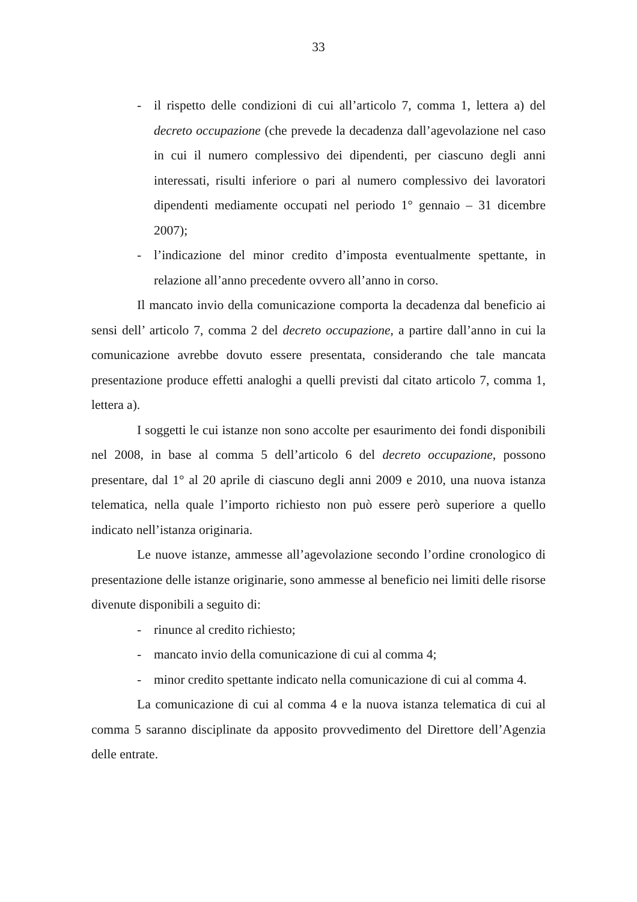33
- il rispetto delle condizioni di cui all’articolo 7, comma 1, lettera a) del decreto occupazione (che prevede la decadenza dall’agevolazione nel caso in cui il numero complessivo dei dipendenti, per ciascuno degli anni interessati, risulti inferiore o pari al numero complessivo dei lavoratori dipendenti mediamente occupati nel periodo 1° gennaio – 31 dicembre 2007);
- l’indicazione del minor credito d’imposta eventualmente spettante, in relazione all’anno precedente ovvero all’anno in corso.
Il mancato invio della comunicazione comporta la decadenza dal beneficio ai sensi dell’ articolo 7, comma 2 del decreto occupazione, a partire dall’anno in cui la comunicazione avrebbe dovuto essere presentata, considerando che tale mancata presentazione produce effetti analoghi a quelli previsti dal citato articolo 7, comma 1, lettera a).
I soggetti le cui istanze non sono accolte per esaurimento dei fondi disponibili nel 2008, in base al comma 5 dell’articolo 6 del decreto occupazione, possono presentare, dal 1° al 20 aprile di ciascuno degli anni 2009 e 2010, una nuova istanza telematica, nella quale l’importo richiesto non può essere però superiore a quello indicato nell’istanza originaria.
Le nuove istanze, ammesse all’agevolazione secondo l’ordine cronologico di presentazione delle istanze originarie, sono ammesse al beneficio nei limiti delle risorse divenute disponibili a seguito di:
- rinunce al credito richiesto;
- mancato invio della comunicazione di cui al comma 4;
- minor credito spettante indicato nella comunicazione di cui al comma 4.
La comunicazione di cui al comma 4 e la nuova istanza telematica di cui al comma 5 saranno disciplinate da apposito provvedimento del Direttore dell’Agenzia delle entrate.